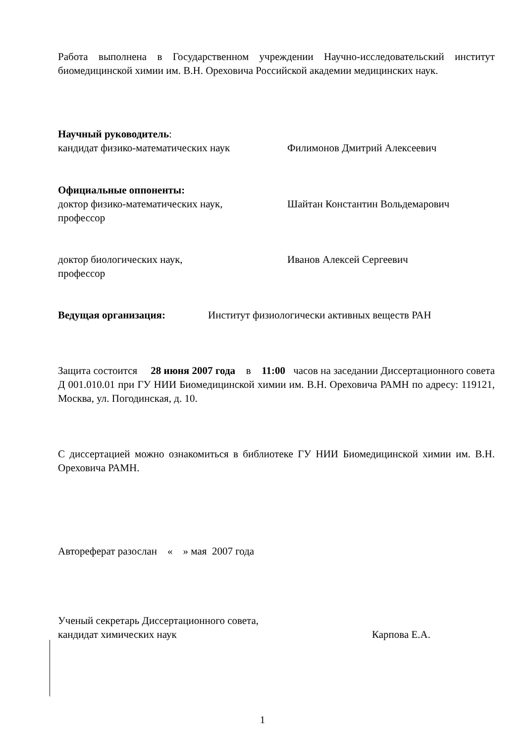Работа выполнена в Государственном учреждении Научно-исследовательский институт биомедицинской химии им. В.Н. Ореховича Российской академии медицинских наук.
Научный руководитель:
кандидат физико-математических наук Филимонов Дмитрий Алексеевич
Официальные оппоненты:
доктор физико-математических наук,
профессор
Шайтан Константин Вольдемарович
доктор биологических наук,
профессор
Иванов Алексей Сергеевич
Ведущая организация: Институт физиологически активных веществ РАН
Защита состоится 28 июня 2007 года в 11:00 часов на заседании Диссертационного совета Д 001.010.01 при ГУ НИИ Биомедицинской химии им. В.Н. Ореховича РАМН по адресу: 119121, Москва, ул. Погодинская, д. 10.
С диссертацией можно ознакомиться в библиотеке ГУ НИИ Биомедицинской химии им. В.Н. Ореховича РАМН.
Автореферат разослан « » мая 2007 года
Ученый секретарь Диссертационного совета,
кандидат химических наук Карпова Е.А.
1